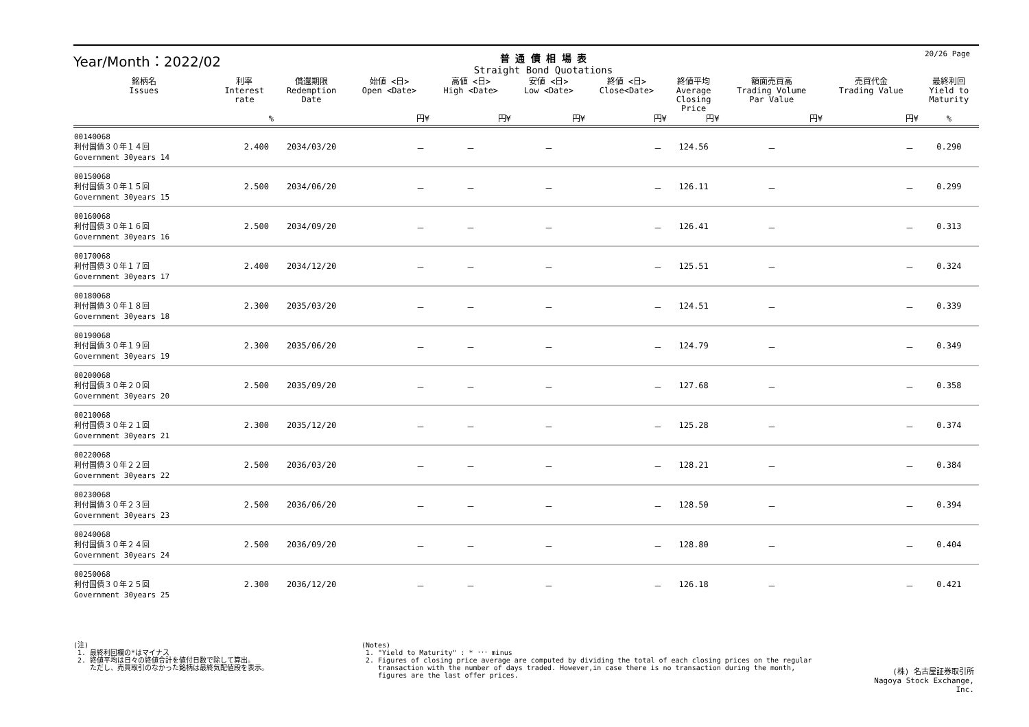Year/Month：2022/02
普 通 債 相 場 表
Straight Bond Quotations
20/26 Page
| 銘柄名 Issues | 利率 Interest rate | 償還期限 Redemption Date | 始値 <日> Open <Date> | 高値 <日> High <Date> | 安値 <日> Low <Date> | 終値 <日> Close<Date> | 終値平均 Average Closing Price | 額面売買高 Trading Volume Par Value | 売買代金 Trading Value | 最終利回 Yield to Maturity |
| --- | --- | --- | --- | --- | --- | --- | --- | --- | --- | --- |
| | % | | 円¥ | 円¥ | 円¥ | 円¥ | 円¥ | 円¥ | 円¥ | % |
| 00140068 利付国債３０年１４回 Government 30years 14 | 2.400 | 2034/03/20 | － | － | － | － | 124.56 | － | － | 0.290 |
| 00150068 利付国債３０年１５回 Government 30years 15 | 2.500 | 2034/06/20 | － | － | － | － | 126.11 | － | － | 0.299 |
| 00160068 利付国債３０年１６回 Government 30years 16 | 2.500 | 2034/09/20 | － | － | － | － | 126.41 | － | － | 0.313 |
| 00170068 利付国債３０年１７回 Government 30years 17 | 2.400 | 2034/12/20 | － | － | － | － | 125.51 | － | － | 0.324 |
| 00180068 利付国債３０年１８回 Government 30years 18 | 2.300 | 2035/03/20 | － | － | － | － | 124.51 | － | － | 0.339 |
| 00190068 利付国債３０年１９回 Government 30years 19 | 2.300 | 2035/06/20 | － | － | － | － | 124.79 | － | － | 0.349 |
| 00200068 利付国債３０年２０回 Government 30years 20 | 2.500 | 2035/09/20 | － | － | － | － | 127.68 | － | － | 0.358 |
| 00210068 利付国債３０年２１回 Government 30years 21 | 2.300 | 2035/12/20 | － | － | － | － | 125.28 | － | － | 0.374 |
| 00220068 利付国債３０年２２回 Government 30years 22 | 2.500 | 2036/03/20 | － | － | － | － | 128.21 | － | － | 0.384 |
| 00230068 利付国債３０年２３回 Government 30years 23 | 2.500 | 2036/06/20 | － | － | － | － | 128.50 | － | － | 0.394 |
| 00240068 利付国債３０年２４回 Government 30years 24 | 2.500 | 2036/09/20 | － | － | － | － | 128.80 | － | － | 0.404 |
| 00250068 利付国債３０年２５回 Government 30years 25 | 2.300 | 2036/12/20 | － | － | － | － | 126.18 | － | － | 0.421 |
(注)
1. 最終利回欄の*はマイナス
2. 終値平均は日々の終値合計を値付日数で除して算出。
ただし、売買取引のなかった銘柄は最終気配値段を表示。
(Notes)
1. "Yield to Maturity" : * ･･･ minus
2. Figures of closing price average are computed by dividing the total of each closing prices on the regular
transaction with the number of days traded. However,in case there is no transaction during the month,
figures are the last offer prices.
(株) 名古屋証券取引所
Nagoya Stock Exchange, Inc.